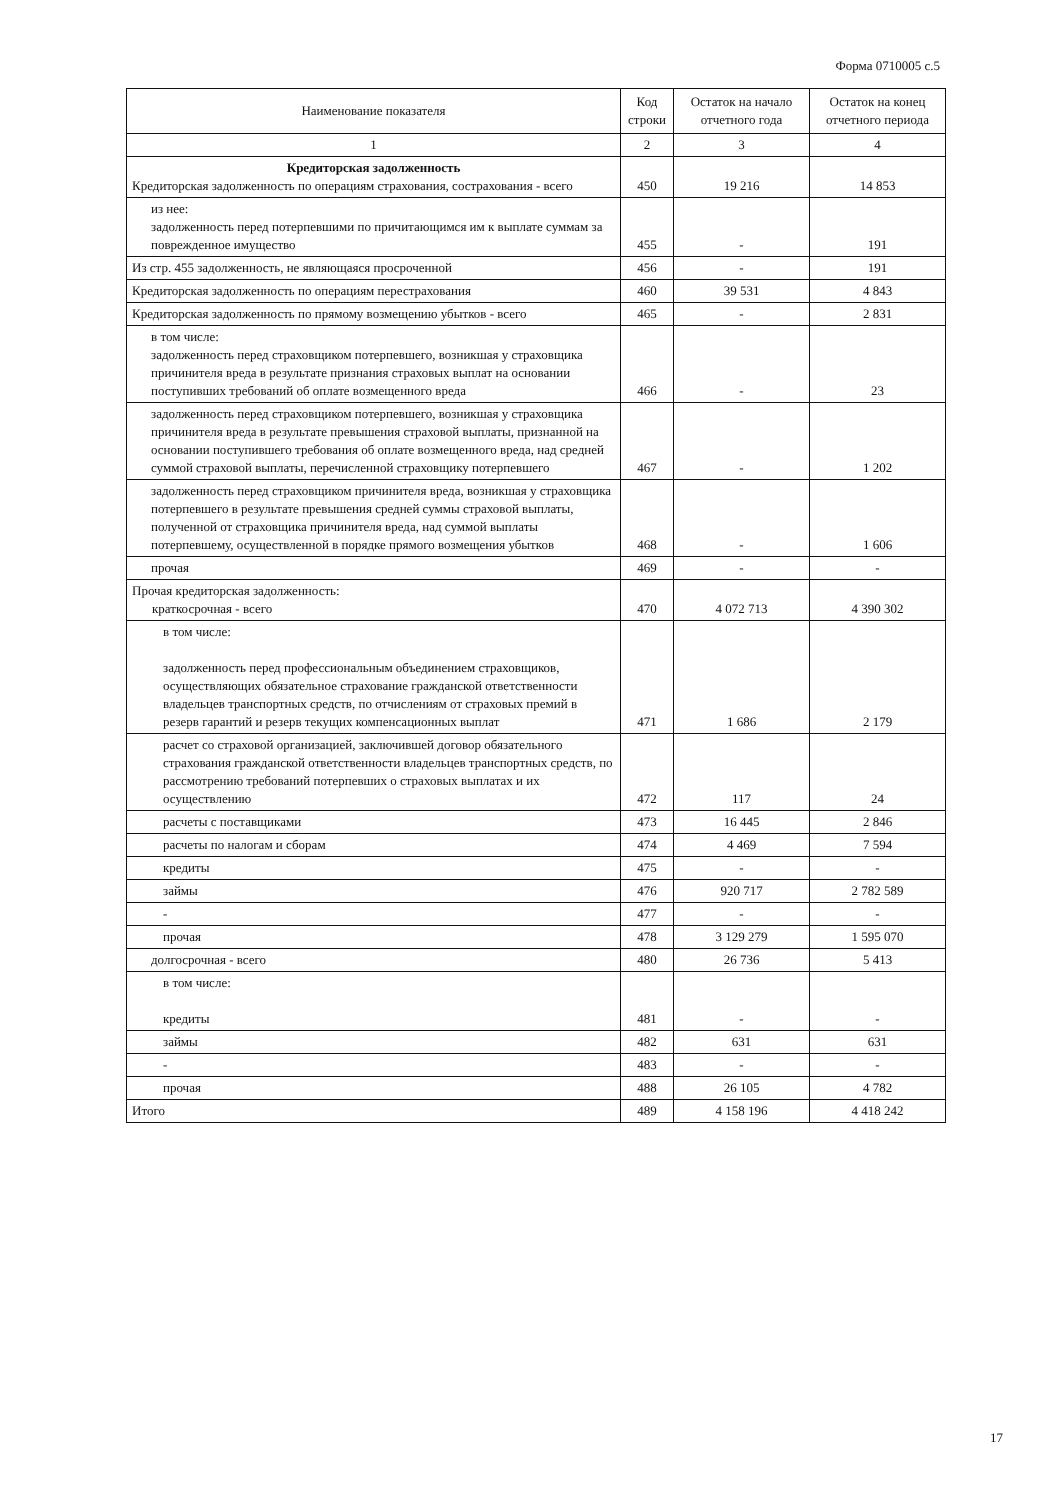Форма 0710005 с.5
| Наименование показателя | Код строки | Остаток на начало отчетного года | Остаток на конец отчетного периода |
| --- | --- | --- | --- |
| 1 | 2 | 3 | 4 |
| Кредиторская задолженность Кредиторская задолженность по операциям страхования, сострахования - всего | 450 | 19 216 | 14 853 |
| из нее: задолженность перед потерпевшими по причитающимся им к выплате суммам за поврежденное имущество | 455 | - | 191 |
| Из стр. 455 задолженность, не являющаяся просроченной | 456 | - | 191 |
| Кредиторская задолженность по операциям перестрахования | 460 | 39 531 | 4 843 |
| Кредиторская задолженность по прямому возмещению убытков - всего | 465 | - | 2 831 |
| в том числе: задолженность перед страховщиком потерпевшего, возникшая у страховщика причинителя вреда в результате признания страховых выплат на основании поступивших требований об оплате возмещенного вреда | 466 | - | 23 |
| задолженность перед страховщиком потерпевшего, возникшая у страховщика причинителя вреда в результате превышения страховой выплаты, признанной на основании поступившего требования об оплате возмещенного вреда, над средней суммой страховой выплаты, перечисленной страховщику потерпевшего | 467 | - | 1 202 |
| задолженность перед страховщиком причинителя вреда, возникшая у страховщика потерпевшего в результате превышения средней суммы страховой выплаты, полученной от страховщика причинителя вреда, над суммой выплаты потерпевшему, осуществленной в порядке прямого возмещения убытков | 468 | - | 1 606 |
| прочая | 469 | - | - |
| Прочая кредиторская задолженность: краткосрочная - всего | 470 | 4 072 713 | 4 390 302 |
| в том числе: задолженность перед профессиональным объединением страховщиков, осуществляющих обязательное страхование гражданской ответственности владельцев транспортных средств, по отчислениям от страховых премий в резерв гарантий и резерв текущих компенсационных выплат | 471 | 1 686 | 2 179 |
| расчет со страховой организацией, заключившей договор обязательного страхования гражданской ответственности владельцев транспортных средств, по рассмотрению требований потерпевших о страховых выплатах и их осуществлению | 472 | 117 | 24 |
| расчеты с поставщиками | 473 | 16 445 | 2 846 |
| расчеты по налогам и сборам | 474 | 4 469 | 7 594 |
| кредиты | 475 | - | - |
| займы | 476 | 920 717 | 2 782 589 |
| - | 477 | - | - |
| прочая | 478 | 3 129 279 | 1 595 070 |
| долгосрочная - всего | 480 | 26 736 | 5 413 |
| в том числе: кредиты | 481 | - | - |
| займы | 482 | 631 | 631 |
| - | 483 | - | - |
| прочая | 488 | 26 105 | 4 782 |
| Итого | 489 | 4 158 196 | 4 418 242 |
17